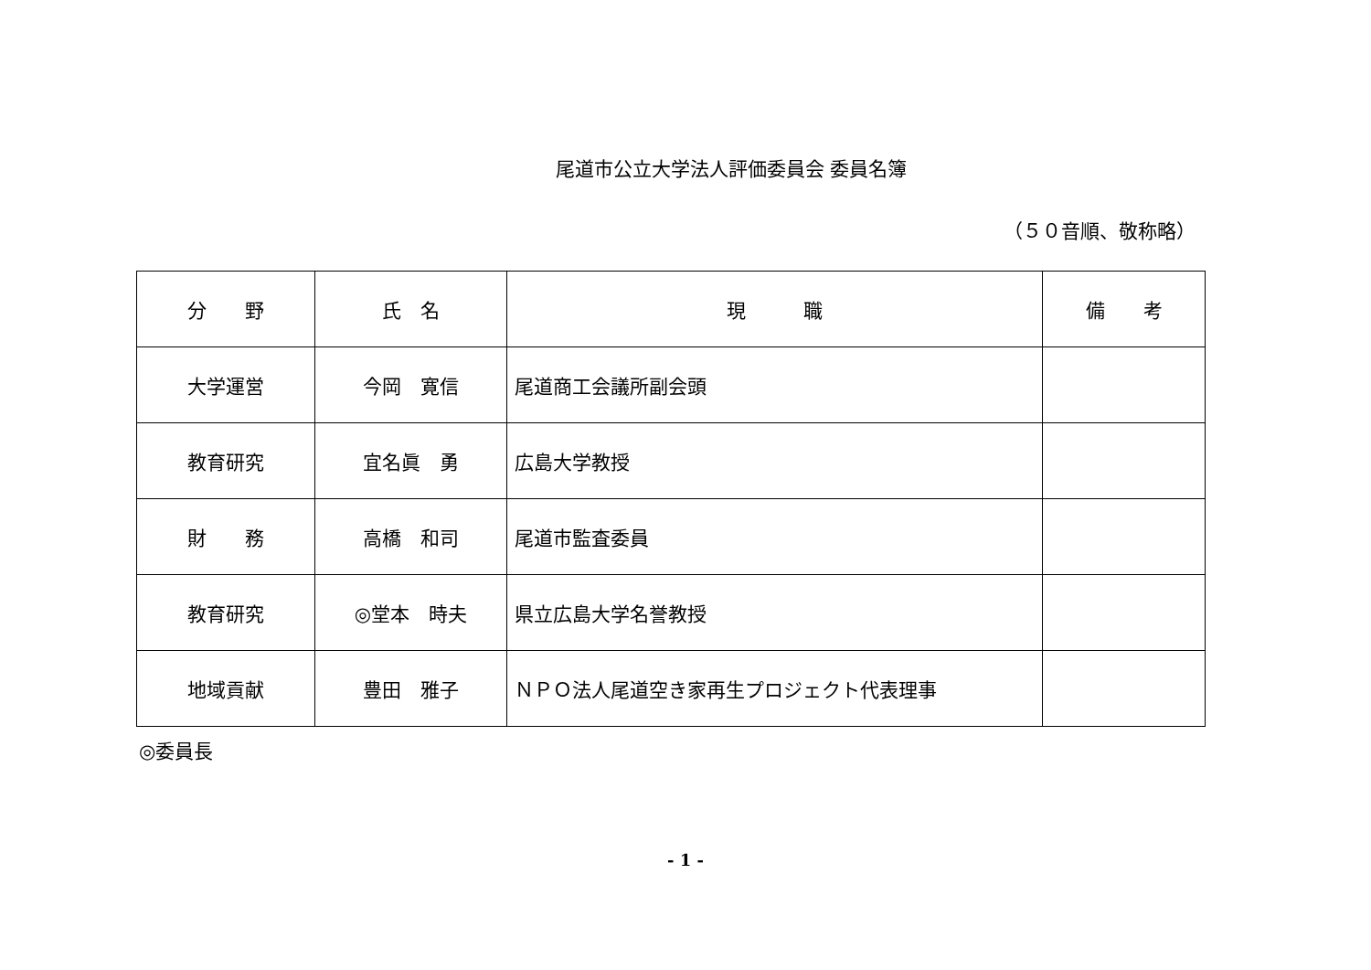尾道市公立大学法人評価委員会 委員名簿
（５０音順、敬称略）
| 分 野 | 氏 名 | 現 職 | 備 考 |
| --- | --- | --- | --- |
| 大学運営 | 今岡 寛信 | 尾道商工会議所副会頭 | |
| 教育研究 | 宜名眞 勇 | 広島大学教授 | |
| 財 務 | 高橋 和司 | 尾道市監査委員 | |
| 教育研究 | ◎堂本 時夫 | 県立広島大学名誉教授 | |
| 地域貢献 | 豊田 雅子 | ＮＰＯ法人尾道空き家再生プロジェクト代表理事 | |
◎委員長
- 1 -